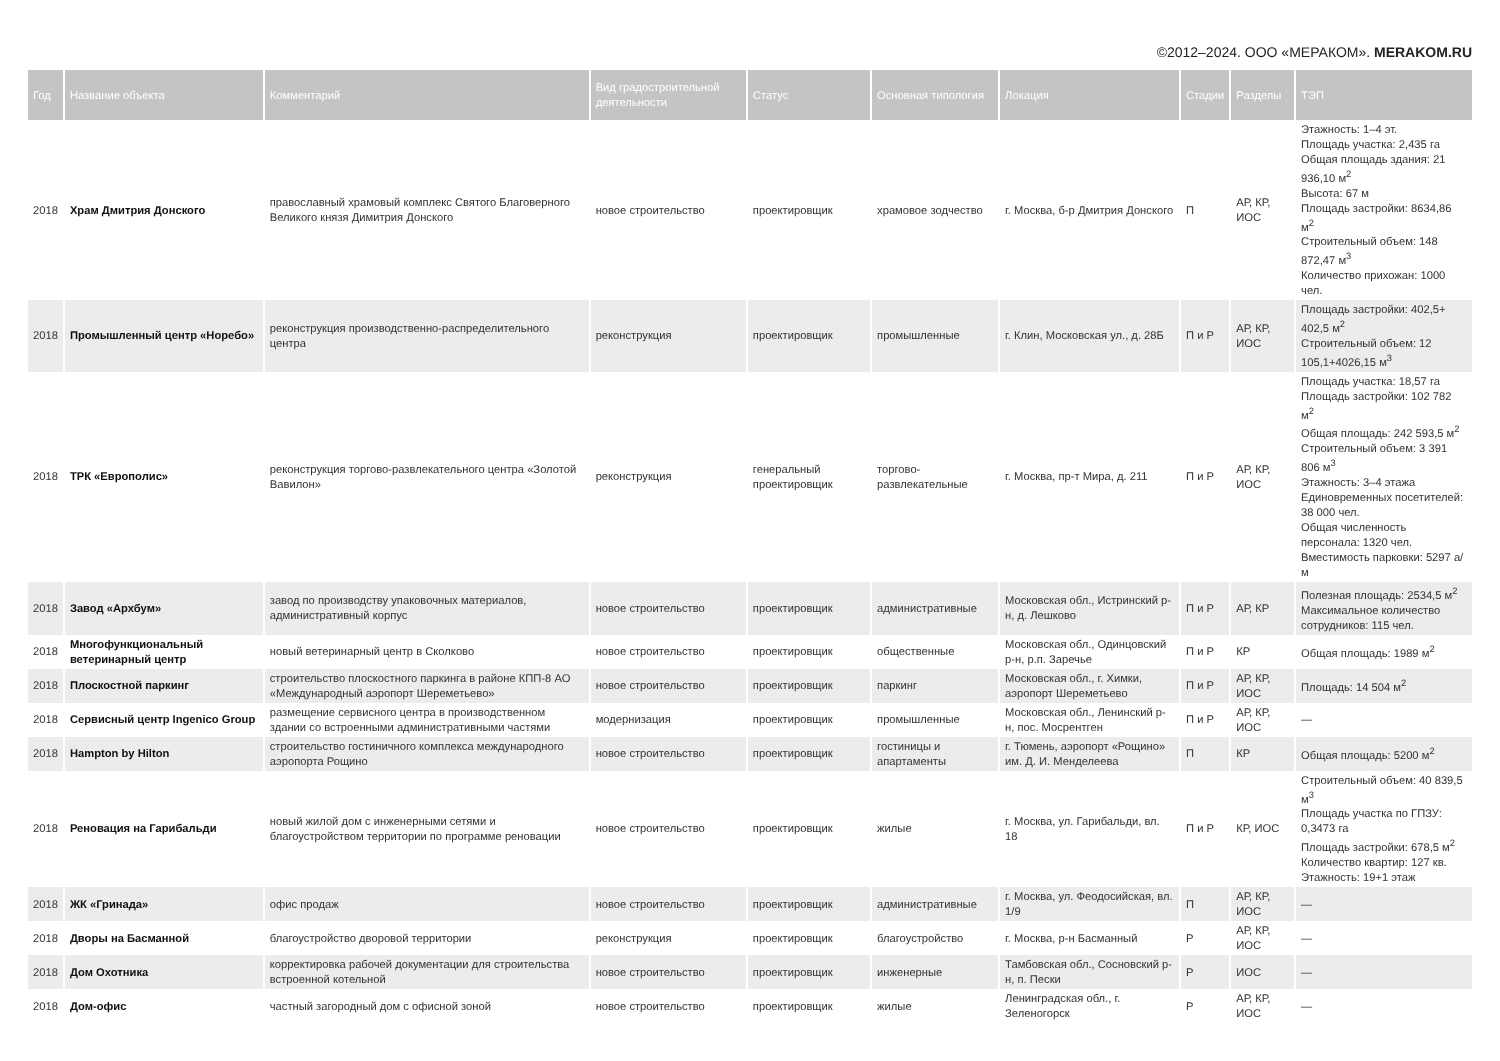©2012–2024. ООО «МЕРАКОМ». MERAKOM.RU
| Год | Название объекта | Комментарий | Вид градостроительной деятельности | Статус | Основная типология | Локация | Стадии | Разделы | ТЭП |
| --- | --- | --- | --- | --- | --- | --- | --- | --- | --- |
| 2018 | Храм Дмитрия Донского | православный храмовый комплекс Святого Благоверного Великого князя Димитрия Донского | новое строительство | проектировщик | храмовое зодчество | г. Москва, б-р Дмитрия Донского | П | АР, КР, ИОС | Этажность: 1–4 эт. Площадь участка: 2,435 га Общая площадь здания: 21 936,10 м<sup>2</sup> Высота: 67 м Площадь застройки: 8634,86 м<sup>2</sup> Строительный объем: 148 872,47 м<sup>3</sup> Количество прихожан: 1000 чел. |
| 2018 | Промышленный центр «Норебо» | реконструкция производственно-распределительного центра | реконструкция | проектировщик | промышленные | г. Клин, Московская ул., д. 28Б | П и Р | АР, КР, ИОС | Площадь застройки: 402,5+ 402,5 м<sup>2</sup> Строительный объем: 12 105,1+4026,15 м<sup>3</sup> |
| 2018 | ТРК «Европолис» | реконструкция торгово-развлекательного центра «Золотой Вавилон» | реконструкция | генеральный проектировщик | торгово-развлекательные | г. Москва, пр-т Мира, д. 211 | П и Р | АР, КР, ИОС | Площадь участка: 18,57 га Площадь застройки: 102 782 м<sup>2</sup> Общая площадь: 242 593,5 м<sup>2</sup> Строительный объем: 3 391 806 м<sup>3</sup> Этажность: 3–4 этажа Единовременных посетителей: 38 000 чел. Общая численность персонала: 1320 чел. Вместимость парковки: 5297 а/м |
| 2018 | Завод «Архбум» | завод по производству упаковочных материалов, административный корпус | новое строительство | проектировщик | административные | Московская обл., Истринский р-н, д. Лешково | П и Р | АР, КР | Полезная площадь: 2534,5 м<sup>2</sup> Максимальное количество сотрудников: 115 чел. |
| 2018 | Многофункциональный ветеринарный центр | новый ветеринарный центр в Сколково | новое строительство | проектировщик | общественные | Московская обл., Одинцовский р-н, р.п. Заречье | П и Р | КР | Общая площадь: 1989 м<sup>2</sup> |
| 2018 | Плоскостной паркинг | строительство плоскостного паркинга в районе КПП-8 АО «Международный аэропорт Шереметьево» | новое строительство | проектировщик | паркинг | Московская обл., г. Химки, аэропорт Шереметьево | П и Р | АР, КР, ИОС | Площадь: 14 504 м<sup>2</sup> |
| 2018 | Сервисный центр Ingenico Group | размещение сервисного центра в производственном здании со встроенными административными частями | модернизация | проектировщик | промышленные | Московская обл., Ленинский р-н, пос. Мосрентген | П и Р | АР, КР, ИОС | — |
| 2018 | Hampton by Hilton | строительство гостиничного комплекса международного аэропорта Рощино | новое строительство | проектировщик | гостиницы и апартаменты | г. Тюмень, аэропорт «Рощино» им. Д. И. Менделеева | П | КР | Общая площадь: 5200 м<sup>2</sup> |
| 2018 | Реновация на Гарибальди | новый жилой дом с инженерными сетями и благоустройством территории по программе реновации | новое строительство | проектировщик | жилые | г. Москва, ул. Гарибальди, вл. 18 | П и Р | КР, ИОС | Строительный объем: 40 839,5 м<sup>3</sup> Площадь участка по ГПЗУ: 0,3473 га Площадь застройки: 678,5 м<sup>2</sup> Количество квартир: 127 кв. Этажность: 19+1 этаж |
| 2018 | ЖК «Гринада» | офис продаж | новое строительство | проектировщик | административные | г. Москва, ул. Феодосийская, вл. 1/9 | П | АР, КР, ИОС | — |
| 2018 | Дворы на Басманной | благоустройство дворовой территории | реконструкция | проектировщик | благоустройство | г. Москва, р-н Басманный | Р | АР, КР, ИОС | — |
| 2018 | Дом Охотника | корректировка рабочей документации для строительства встроенной котельной | новое строительство | проектировщик | инженерные | Тамбовская обл., Сосновский р-н, п. Пески | Р | ИОС | — |
| 2018 | Дом-офис | частный загородный дом с офисной зоной | новое строительство | проектировщик | жилые | Ленинградская обл., г. Зеленогорск | Р | АР, КР, ИОС | — |